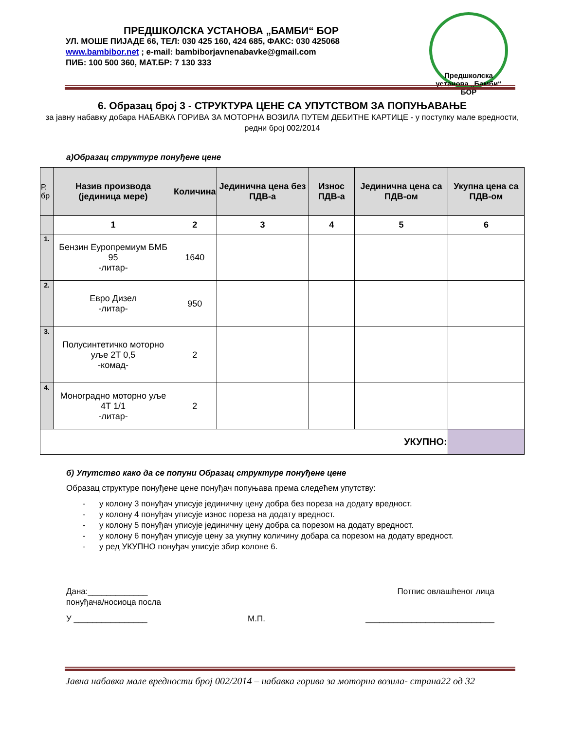ПРЕДШКОЛСКА УСТАНОВА „БАМБИ“ БОР
УЛ. МОШЕ ПИЈАДЕ 66, ТЕЛ: 030 425 160, 424 685, ФАКС: 030 425068
www.bambibor.net ; e-mail: bambiborjavnenabavke@gmail.com
ПИБ: 100 500 360, МАТ.БР: 7 130 333
Предшколска установа „Бамби“ БОР
6. Образац број 3 - СТРУКТУРА ЦЕНЕ СА УПУТСТВОМ ЗА ПОПУЊАВАЊЕ
за јавну набавку добара НАБАВКА ГОРИВА ЗА МОТОРНА ВОЗИЛА ПУТЕМ ДЕБИТНЕ КАРТИЦЕ - у поступку мале вредности, редни број 002/2014
а)Образац структуре понуђене цене
| Р. бр | Назив производа (јединица мере) | Количина | Јединична цена без ПДВ-а | Износ ПДВ-а | Јединична цена са ПДВ-ом | Укупна цена са ПДВ-ом |
| --- | --- | --- | --- | --- | --- | --- |
| | 1 | 2 | 3 | 4 | 5 | 6 |
| 1. | Бензин Еуропремиум БМБ 95 -литар- | 1640 | | | | |
| 2. | Евро Дизел -литар- | 950 | | | | |
| 3. | Полусинтетичко моторно уље 2Т 0,5 -комад- | 2 | | | | |
| 4. | Моноградно моторно уље 4Т 1/1 -литар- | 2 | | | | |
| УКУПНО: | | | | | | |
б) Упутство како да се попуни Образац структуре понуђене цене
Образац структуре понуђене цене понуђач попуњава према следећем упутству:
- у колону 3 понуђач уписује јединичну цену добра без пореза на додату вредност.
- у колону 4 понуђач уписује износ пореза на додату вредност.
- у колону 5 понуђач уписује јединичну цену добра са порезом на додату вредност.
- у колону 6 понуђач уписује цену за укупну количину добара са порезом на додату вредност.
- у ред УКУПНО понуђач уписује збир колоне 6.
Дана:_____________
понуђача/носиоца посла Потпис овлашћеног лица
У ________________ М.П. ____________________________
Јавна набавка мале вредности број 002/2014 – набавка горива за моторна возила- страна22 од 32